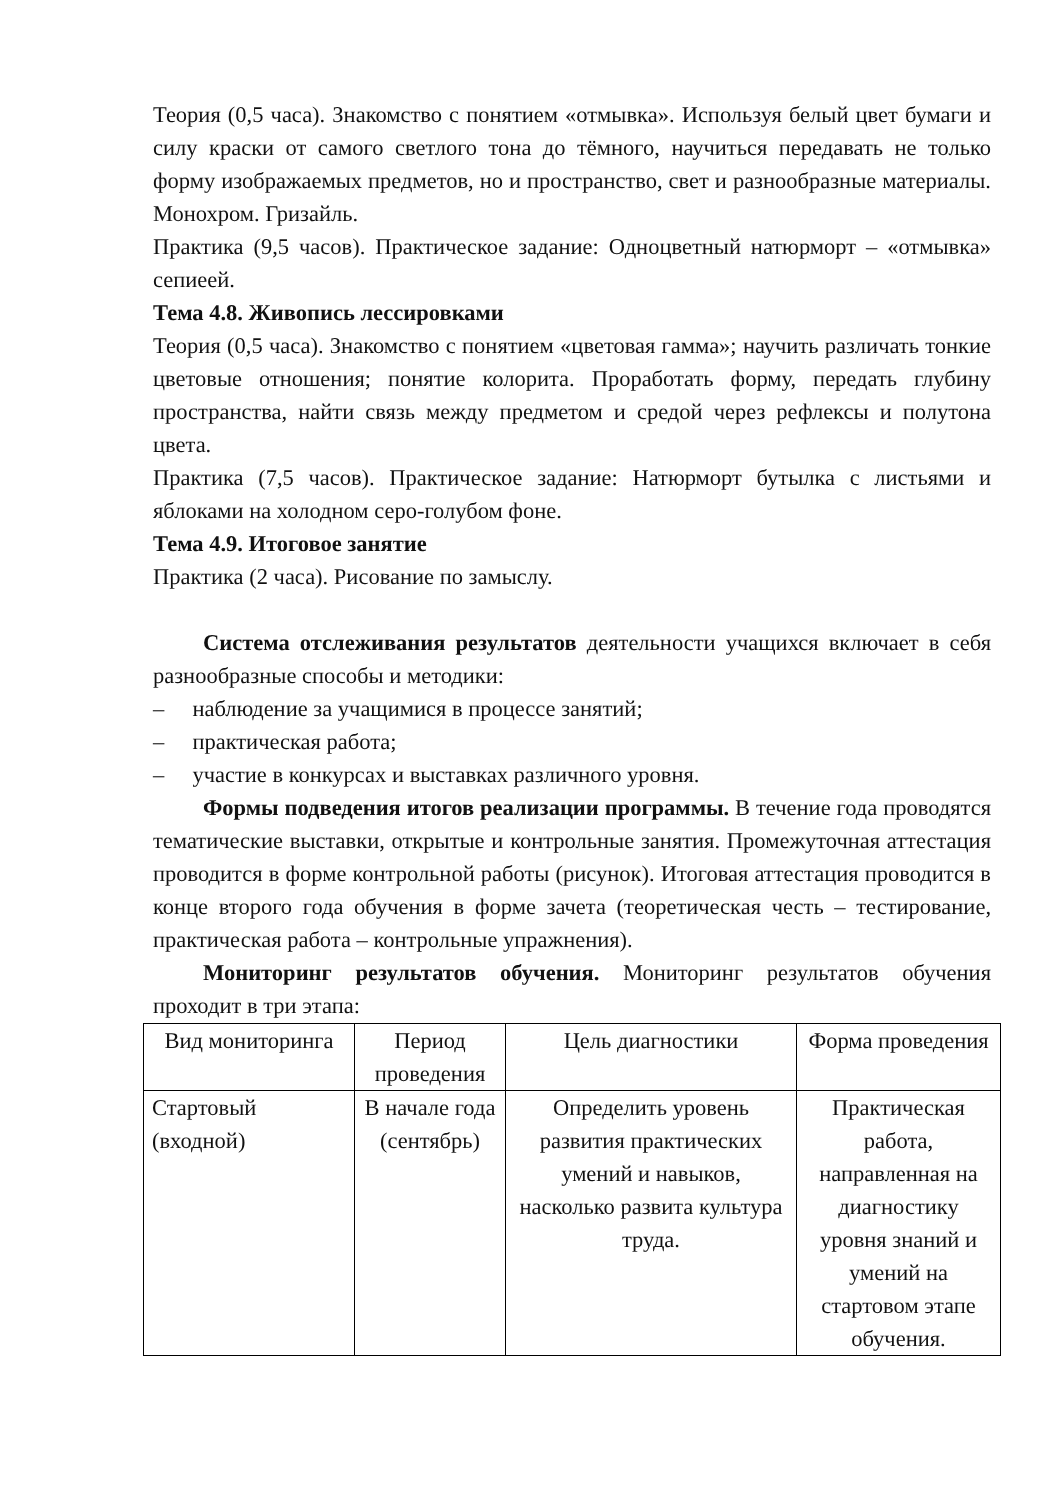Теория (0,5 часа). Знакомство с понятием «отмывка». Используя белый цвет бумаги и силу краски от самого светлого тона до тёмного, научиться передавать не только форму изображаемых предметов, но и пространство, свет и разнообразные материалы. Монохром. Гризайль.
Практика (9,5 часов). Практическое задание: Одноцветный натюрморт – «отмывка» сепиеей.
Тема 4.8. Живопись лессировками
Теория (0,5 часа). Знакомство с понятием «цветовая гамма»; научить различать тонкие цветовые отношения; понятие колорита. Проработать форму, передать глубину пространства, найти связь между предметом и средой через рефлексы и полутона цвета.
Практика (7,5 часов). Практическое задание: Натюрморт бутылка с листьями и яблоками на холодном серо-голубом фоне.
Тема 4.9. Итоговое занятие
Практика (2 часа). Рисование по замыслу.
Система отслеживания результатов деятельности учащихся включает в себя разнообразные способы и методики:
– наблюдение за учащимися в процессе занятий;
– практическая работа;
– участие в конкурсах и выставках различного уровня.
Формы подведения итогов реализации программы. В течение года проводятся тематические выставки, открытые и контрольные занятия. Промежуточная аттестация проводится в форме контрольной работы (рисунок). Итоговая аттестация проводится в конце второго года обучения в форме зачета (теоретическая честь – тестирование, практическая работа – контрольные упражнения).
Мониторинг результатов обучения. Мониторинг результатов обучения проходит в три этапа:
| Вид мониторинга | Период проведения | Цель диагностики | Форма проведения |
| --- | --- | --- | --- |
| Стартовый (входной) | В начале года (сентябрь) | Определить уровень развития практических умений и навыков, насколько развита культура труда. | Практическая работа, направленная на диагностику уровня знаний и умений на стартовом этапе обучения. |